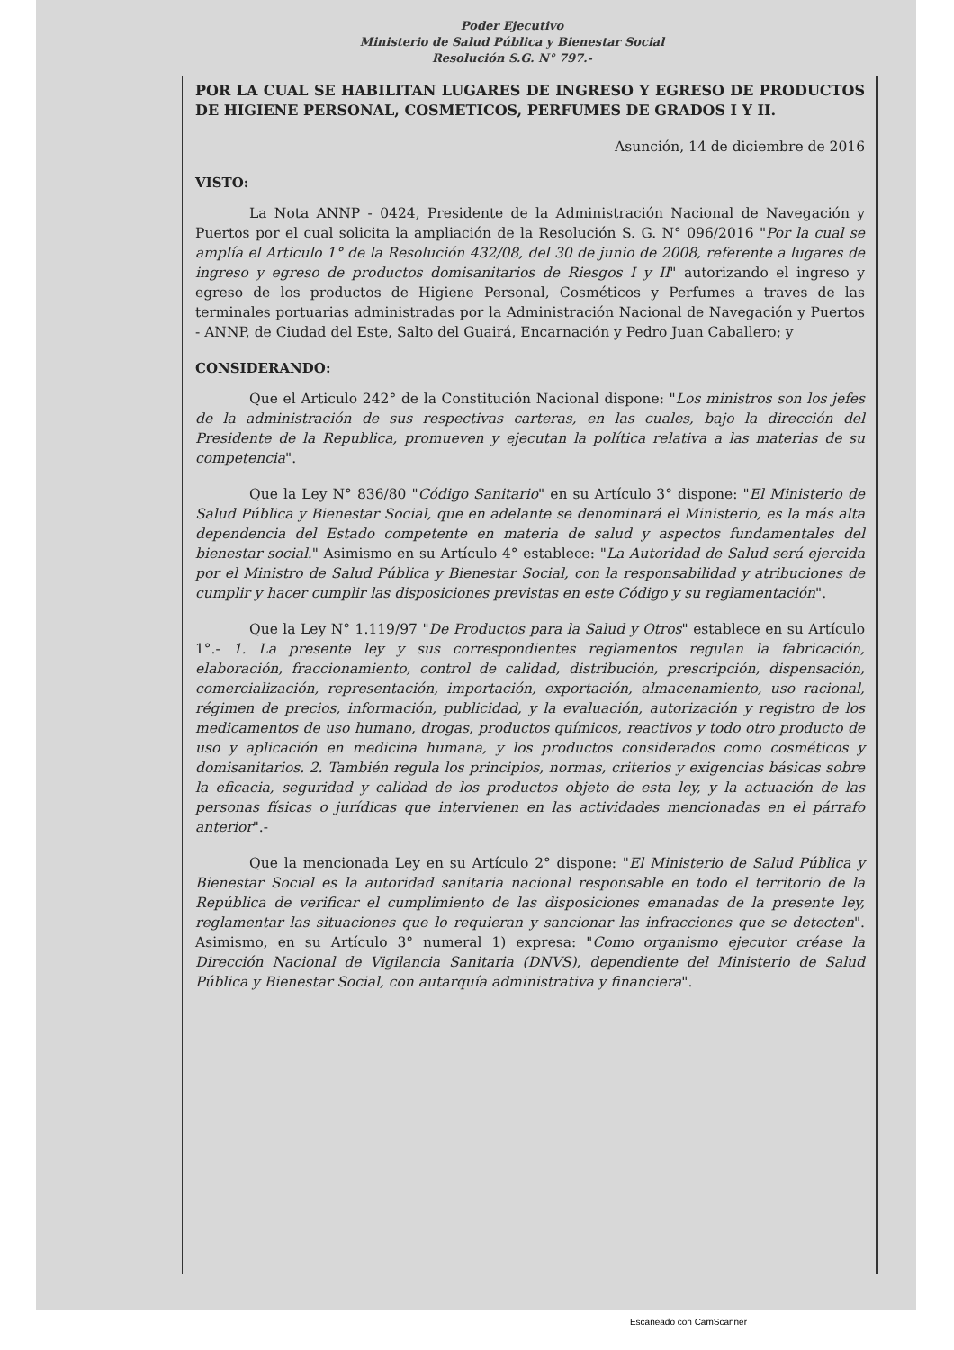Poder Ejecutivo
Ministerio de Salud Pública y Bienestar Social
Resolución S.G. N° 797.-
POR LA CUAL SE HABILITAN LUGARES DE INGRESO Y EGRESO DE PRODUCTOS DE HIGIENE PERSONAL, COSMETICOS, PERFUMES DE GRADOS I Y II.
Asunción, 14 de diciembre de 2016
VISTO:
La Nota ANNP - 0424, Presidente de la Administración Nacional de Navegación y Puertos por el cual solicita la ampliación de la Resolución S. G. N° 096/2016 "Por la cual se amplía el Articulo 1° de la Resolución 432/08, del 30 de junio de 2008, referente a lugares de ingreso y egreso de productos domisanitarios de Riesgos I y II" autorizando el ingreso y egreso de los productos de Higiene Personal, Cosméticos y Perfumes a traves de las terminales portuarias administradas por la Administración Nacional de Navegación y Puertos - ANNP, de Ciudad del Este, Salto del Guairá, Encarnación y Pedro Juan Caballero; y
CONSIDERANDO:
Que el Articulo 242° de la Constitución Nacional dispone: "Los ministros son los jefes de la administración de sus respectivas carteras, en las cuales, bajo la dirección del Presidente de la Republica, promueven y ejecutan la política relativa a las materias de su competencia".
Que la Ley N° 836/80 "Código Sanitario" en su Artículo 3° dispone: "El Ministerio de Salud Pública y Bienestar Social, que en adelante se denominará el Ministerio, es la más alta dependencia del Estado competente en materia de salud y aspectos fundamentales del bienestar social." Asimismo en su Artículo 4° establece: "La Autoridad de Salud será ejercida por el Ministro de Salud Pública y Bienestar Social, con la responsabilidad y atribuciones de cumplir y hacer cumplir las disposiciones previstas en este Código y su reglamentación".
Que la Ley N° 1.119/97 "De Productos para la Salud y Otros" establece en su Artículo 1°.- 1. La presente ley y sus correspondientes reglamentos regulan la fabricación, elaboración, fraccionamiento, control de calidad, distribución, prescripción, dispensación, comercialización, representación, importación, exportación, almacenamiento, uso racional, régimen de precios, información, publicidad, y la evaluación, autorización y registro de los medicamentos de uso humano, drogas, productos químicos, reactivos y todo otro producto de uso y aplicación en medicina humana, y los productos considerados como cosméticos y domisanitarios. 2. También regula los principios, normas, criterios y exigencias básicas sobre la eficacia, seguridad y calidad de los productos objeto de esta ley, y la actuación de las personas físicas o jurídicas que intervienen en las actividades mencionadas en el párrafo anterior".-
Que la mencionada Ley en su Artículo 2° dispone: "El Ministerio de Salud Pública y Bienestar Social es la autoridad sanitaria nacional responsable en todo el territorio de la República de verificar el cumplimiento de las disposiciones emanadas de la presente ley, reglamentar las situaciones que lo requieran y sancionar las infracciones que se detecten". Asimismo, en su Artículo 3° numeral 1) expresa: "Como organismo ejecutor créase la Dirección Nacional de Vigilancia Sanitaria (DNVS), dependiente del Ministerio de Salud Pública y Bienestar Social, con autarquía administrativa y financiera".
Escaneado con CamScanner